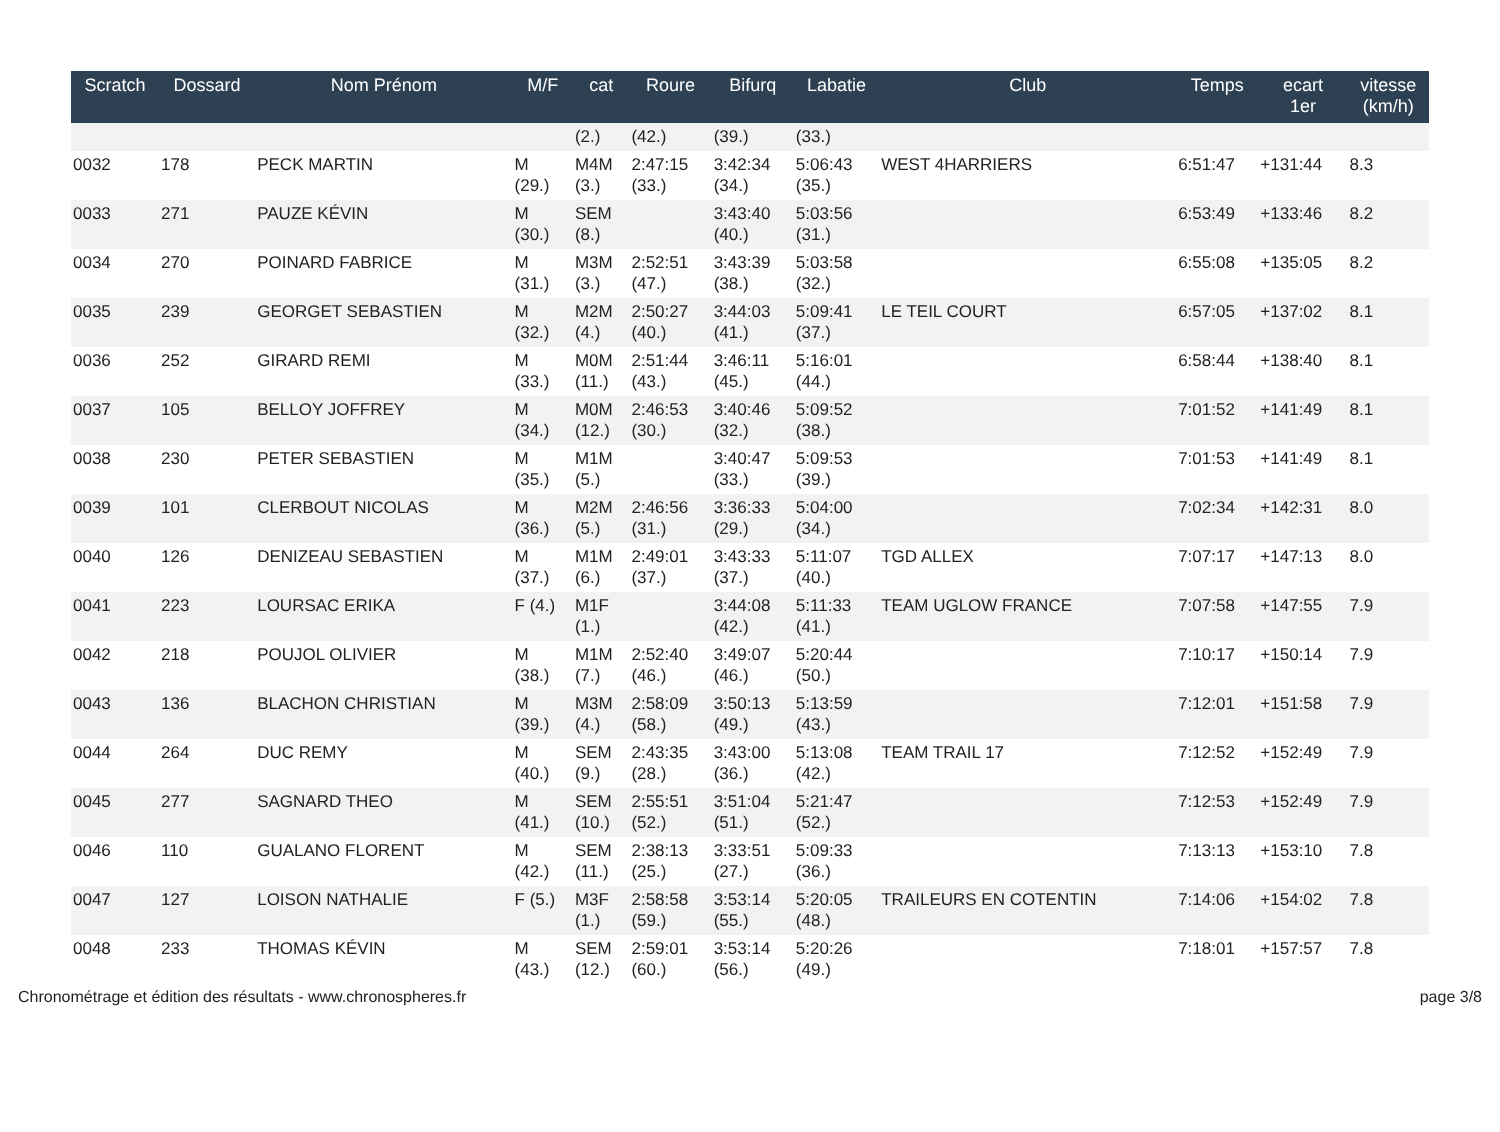| Scratch | Dossard | Nom Prénom | M/F | cat | Roure | Bifurq | Labatie | Club | Temps | ecart 1er | vitesse (km/h) |
| --- | --- | --- | --- | --- | --- | --- | --- | --- | --- | --- | --- |
| | | | | (2.) | (42.) | (39.) | (33.) | | | | |
| 0032 | 178 | PECK MARTIN | M (29.) | M4M (3.) | 2:47:15 (33.) | 3:42:34 (34.) | 5:06:43 (35.) | WEST 4HARRIERS | 6:51:47 | +131:44 | 8.3 |
| 0033 | 271 | PAUZE KÉVIN | M (30.) | SEM (8.) | | 3:43:40 (40.) | 5:03:56 (31.) | | 6:53:49 | +133:46 | 8.2 |
| 0034 | 270 | POINARD FABRICE | M (31.) | M3M (3.) | 2:52:51 (47.) | 3:43:39 (38.) | 5:03:58 (32.) | | 6:55:08 | +135:05 | 8.2 |
| 0035 | 239 | GEORGET SEBASTIEN | M (32.) | M2M (4.) | 2:50:27 (40.) | 3:44:03 (41.) | 5:09:41 (37.) | LE TEIL COURT | 6:57:05 | +137:02 | 8.1 |
| 0036 | 252 | GIRARD REMI | M (33.) | M0M (11.) | 2:51:44 (43.) | 3:46:11 (45.) | 5:16:01 (44.) | | 6:58:44 | +138:40 | 8.1 |
| 0037 | 105 | BELLOY JOFFREY | M (34.) | M0M (12.) | 2:46:53 (30.) | 3:40:46 (32.) | 5:09:52 (38.) | | 7:01:52 | +141:49 | 8.1 |
| 0038 | 230 | PETER SEBASTIEN | M (35.) | M1M (5.) | | 3:40:47 (33.) | 5:09:53 (39.) | | 7:01:53 | +141:49 | 8.1 |
| 0039 | 101 | CLERBOUT NICOLAS | M (36.) | M2M (5.) | 2:46:56 (31.) | 3:36:33 (29.) | 5:04:00 (34.) | | 7:02:34 | +142:31 | 8.0 |
| 0040 | 126 | DENIZEAU SEBASTIEN | M (37.) | M1M (6.) | 2:49:01 (37.) | 3:43:33 (37.) | 5:11:07 (40.) | TGD ALLEX | 7:07:17 | +147:13 | 8.0 |
| 0041 | 223 | LOURSAC ERIKA | F (4.) | M1F (1.) | | 3:44:08 (42.) | 5:11:33 (41.) | TEAM UGLOW FRANCE | 7:07:58 | +147:55 | 7.9 |
| 0042 | 218 | POUJOL OLIVIER | M (38.) | M1M (7.) | 2:52:40 (46.) | 3:49:07 (46.) | 5:20:44 (50.) | | 7:10:17 | +150:14 | 7.9 |
| 0043 | 136 | BLACHON CHRISTIAN | M (39.) | M3M (4.) | 2:58:09 (58.) | 3:50:13 (49.) | 5:13:59 (43.) | | 7:12:01 | +151:58 | 7.9 |
| 0044 | 264 | DUC REMY | M (40.) | SEM (9.) | 2:43:35 (28.) | 3:43:00 (36.) | 5:13:08 (42.) | TEAM TRAIL 17 | 7:12:52 | +152:49 | 7.9 |
| 0045 | 277 | SAGNARD THEO | M (41.) | SEM (10.) | 2:55:51 (52.) | 3:51:04 (51.) | 5:21:47 (52.) | | 7:12:53 | +152:49 | 7.9 |
| 0046 | 110 | GUALANO FLORENT | M (42.) | SEM (11.) | 2:38:13 (25.) | 3:33:51 (27.) | 5:09:33 (36.) | | 7:13:13 | +153:10 | 7.8 |
| 0047 | 127 | LOISON NATHALIE | F (5.) | M3F (1.) | 2:58:58 (59.) | 3:53:14 (55.) | 5:20:05 (48.) | TRAILEURS EN COTENTIN | 7:14:06 | +154:02 | 7.8 |
| 0048 | 233 | THOMAS KÉVIN | M (43.) | SEM (12.) | 2:59:01 (60.) | 3:53:14 (56.) | 5:20:26 (49.) | | 7:18:01 | +157:57 | 7.8 |
Chronométrage et édition des résultats - www.chronospheres.fr
page 3/8